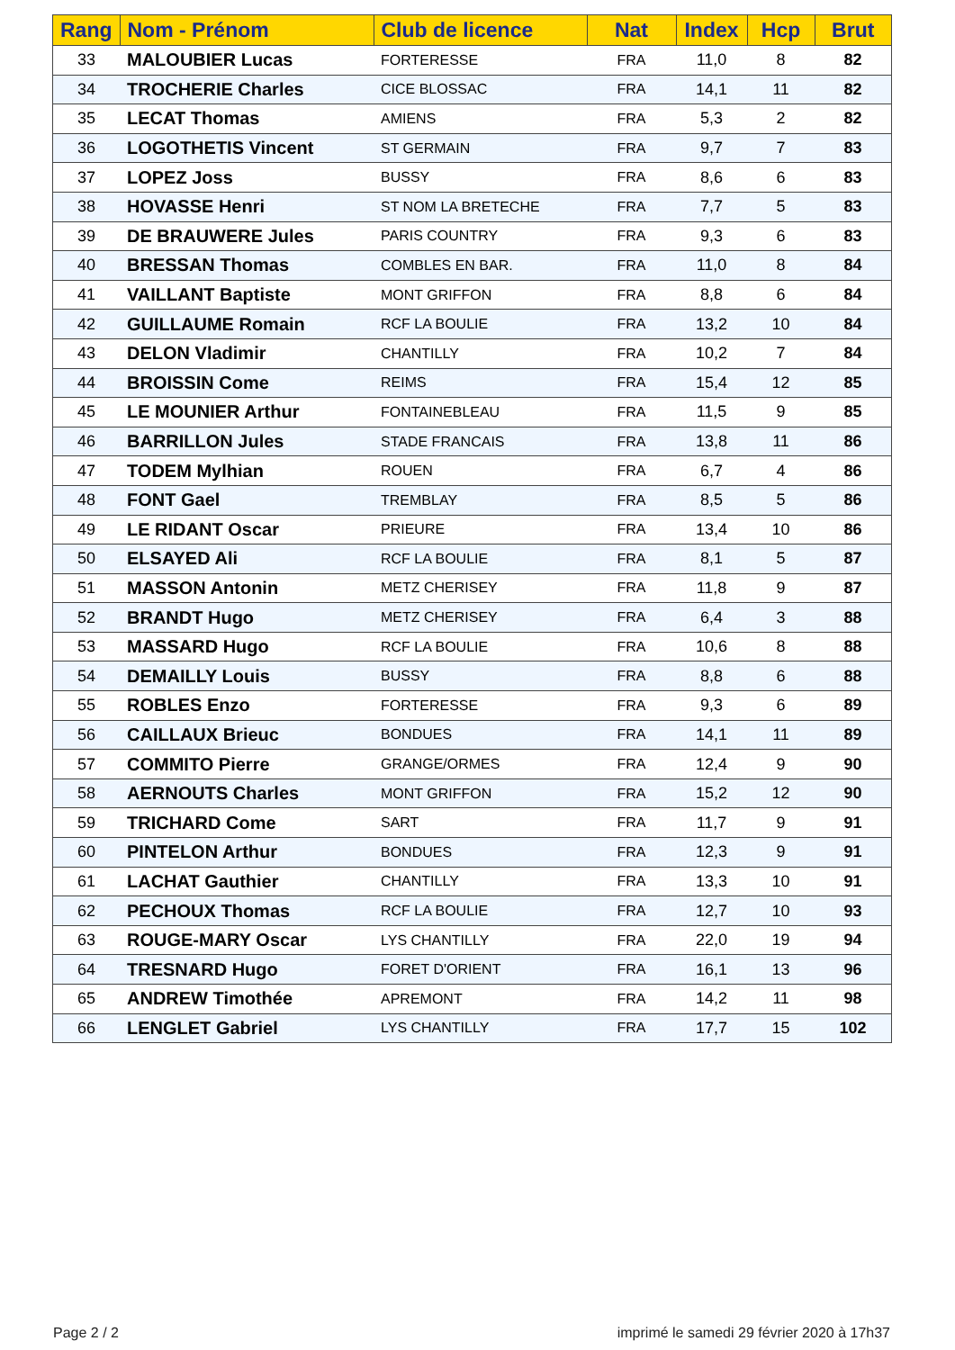| Rang | Nom - Prénom | Club de licence | Nat | Index | Hcp | Brut |
| --- | --- | --- | --- | --- | --- | --- |
| 33 | MALOUBIER Lucas | FORTERESSE | FRA | 11,0 | 8 | 82 |
| 34 | TROCHERIE Charles | CICE BLOSSAC | FRA | 14,1 | 11 | 82 |
| 35 | LECAT Thomas | AMIENS | FRA | 5,3 | 2 | 82 |
| 36 | LOGOTHETIS Vincent | ST GERMAIN | FRA | 9,7 | 7 | 83 |
| 37 | LOPEZ Joss | BUSSY | FRA | 8,6 | 6 | 83 |
| 38 | HOVASSE Henri | ST NOM LA BRETECHE | FRA | 7,7 | 5 | 83 |
| 39 | DE BRAUWERE Jules | PARIS COUNTRY | FRA | 9,3 | 6 | 83 |
| 40 | BRESSAN Thomas | COMBLES EN BAR. | FRA | 11,0 | 8 | 84 |
| 41 | VAILLANT Baptiste | MONT GRIFFON | FRA | 8,8 | 6 | 84 |
| 42 | GUILLAUME Romain | RCF LA BOULIE | FRA | 13,2 | 10 | 84 |
| 43 | DELON Vladimir | CHANTILLY | FRA | 10,2 | 7 | 84 |
| 44 | BROISSIN Come | REIMS | FRA | 15,4 | 12 | 85 |
| 45 | LE MOUNIER Arthur | FONTAINEBLEAU | FRA | 11,5 | 9 | 85 |
| 46 | BARRILLON Jules | STADE FRANCAIS | FRA | 13,8 | 11 | 86 |
| 47 | TODEM Mylhian | ROUEN | FRA | 6,7 | 4 | 86 |
| 48 | FONT Gael | TREMBLAY | FRA | 8,5 | 5 | 86 |
| 49 | LE RIDANT Oscar | PRIEURE | FRA | 13,4 | 10 | 86 |
| 50 | ELSAYED Ali | RCF LA BOULIE | FRA | 8,1 | 5 | 87 |
| 51 | MASSON Antonin | METZ CHERISEY | FRA | 11,8 | 9 | 87 |
| 52 | BRANDT Hugo | METZ CHERISEY | FRA | 6,4 | 3 | 88 |
| 53 | MASSARD Hugo | RCF LA BOULIE | FRA | 10,6 | 8 | 88 |
| 54 | DEMAILLY Louis | BUSSY | FRA | 8,8 | 6 | 88 |
| 55 | ROBLES Enzo | FORTERESSE | FRA | 9,3 | 6 | 89 |
| 56 | CAILLAUX Brieuc | BONDUES | FRA | 14,1 | 11 | 89 |
| 57 | COMMITO Pierre | GRANGE/ORMES | FRA | 12,4 | 9 | 90 |
| 58 | AERNOUTS Charles | MONT GRIFFON | FRA | 15,2 | 12 | 90 |
| 59 | TRICHARD Come | SART | FRA | 11,7 | 9 | 91 |
| 60 | PINTELON Arthur | BONDUES | FRA | 12,3 | 9 | 91 |
| 61 | LACHAT Gauthier | CHANTILLY | FRA | 13,3 | 10 | 91 |
| 62 | PECHOUX Thomas | RCF LA BOULIE | FRA | 12,7 | 10 | 93 |
| 63 | ROUGE-MARY Oscar | LYS CHANTILLY | FRA | 22,0 | 19 | 94 |
| 64 | TRESNARD Hugo | FORET D'ORIENT | FRA | 16,1 | 13 | 96 |
| 65 | ANDREW Timothée | APREMONT | FRA | 14,2 | 11 | 98 |
| 66 | LENGLET Gabriel | LYS CHANTILLY | FRA | 17,7 | 15 | 102 |
Page 2 / 2
imprimé le samedi 29 février 2020 à 17h37